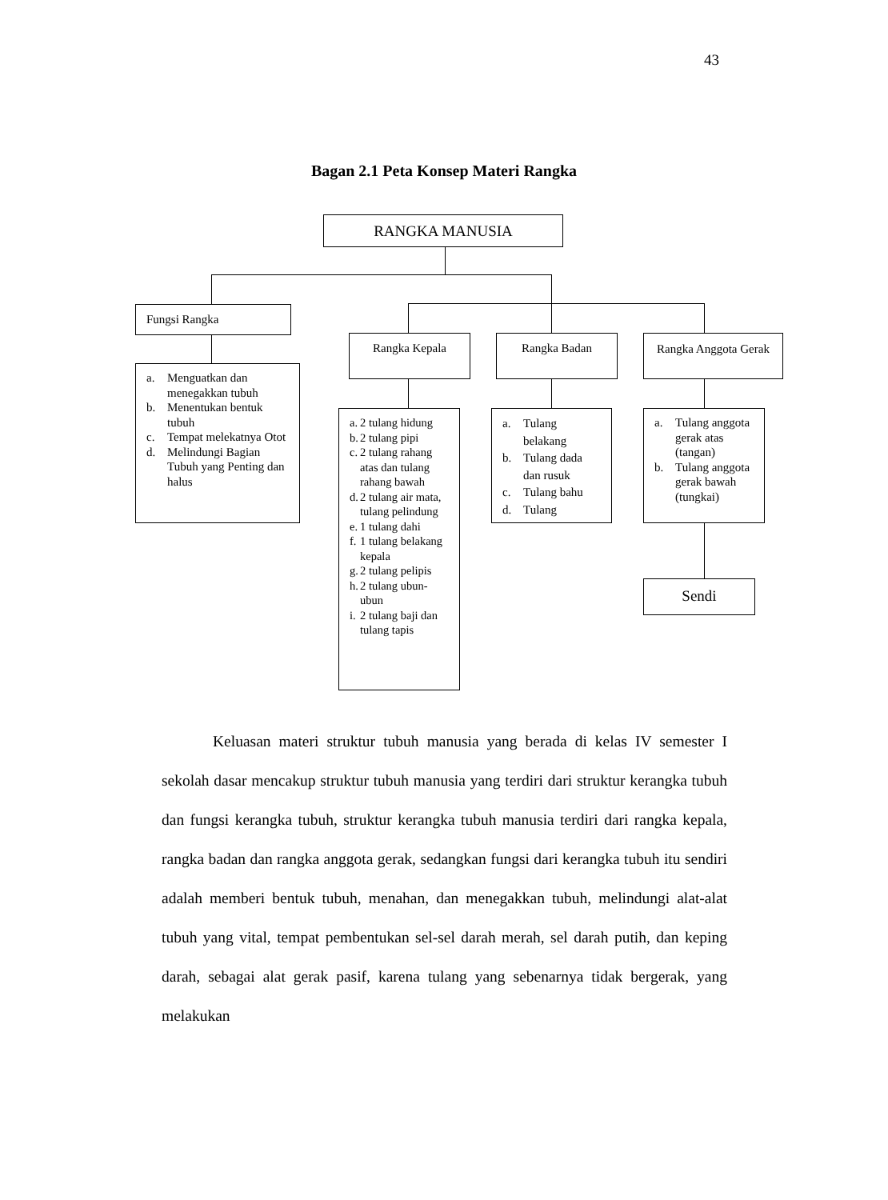43
Bagan 2.1 Peta Konsep Materi Rangka
RANGKA MANUSIA
Fungsi Rangka
a. Menguatkan dan menegakkan tubuh
b. Menentukan bentuk tubuh
c. Tempat melekatnya Otot
d. Melindungi Bagian Tubuh yang Penting dan halus
Rangka Kepala Rangka Badan
Rangka Anggota Gerak
a. 2 tulang hidung
b. 2 tulang pipi
c. 2 tulang rahang atas dan tulang rahang bawah
d. 2 tulang air mata, tulang pelindung
e. 1 tulang dahi
f. 1 tulang belakang kepala
g. 2 tulang pelipis
h. 2 tulang ubun-ubun
i. 2 tulang baji dan tulang tapis
a. Tulang belakang
b. Tulang dada dan rusuk
c. Tulang bahu
d. Tulang
a. Tulang anggota gerak atas (tangan)
b. Tulang anggota gerak bawah (tungkai)
Sendi
Keluasan materi struktur tubuh manusia yang berada di kelas IV semester I sekolah dasar mencakup struktur tubuh manusia yang terdiri dari struktur kerangka tubuh dan fungsi kerangka tubuh, struktur kerangka tubuh manusia terdiri dari rangka kepala, rangka badan dan rangka anggota gerak, sedangkan fungsi dari kerangka tubuh itu sendiri adalah memberi bentuk tubuh, menahan, dan menegakkan tubuh, melindungi alat-alat tubuh yang vital, tempat pembentukan sel-sel darah merah, sel darah putih, dan keping darah, sebagai alat gerak pasif, karena tulang yang sebenarnya tidak bergerak, yang melakukan